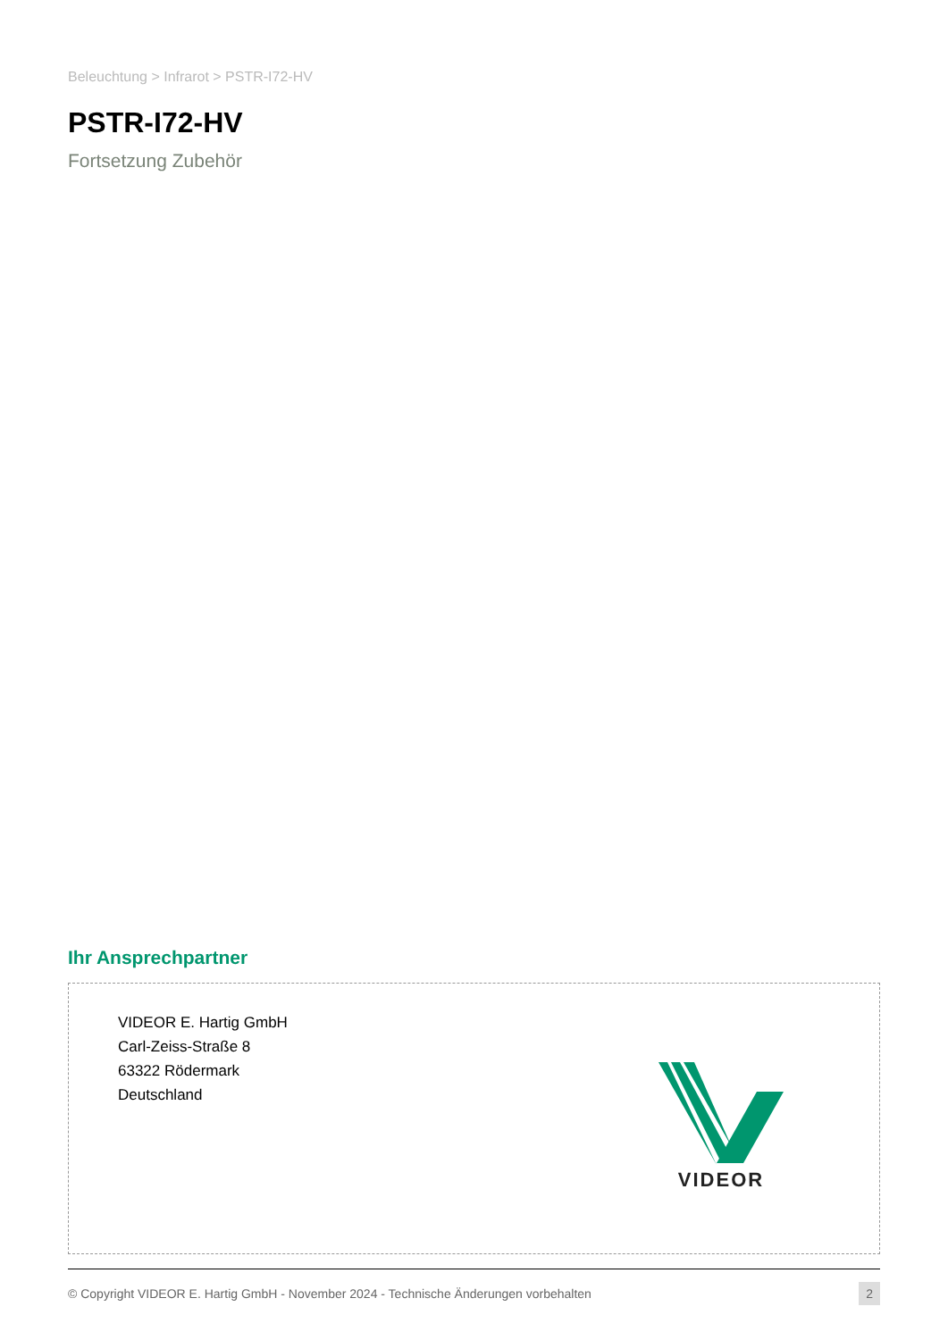Beleuchtung > Infrarot > PSTR-I72-HV
PSTR-I72-HV
Fortsetzung Zubehör
Ihr Ansprechpartner
VIDEOR E. Hartig GmbH
Carl-Zeiss-Straße 8
63322 Rödermark
Deutschland
VIDEOR
© Copyright VIDEOR E. Hartig GmbH - November 2024 - Technische Änderungen vorbehalten 2